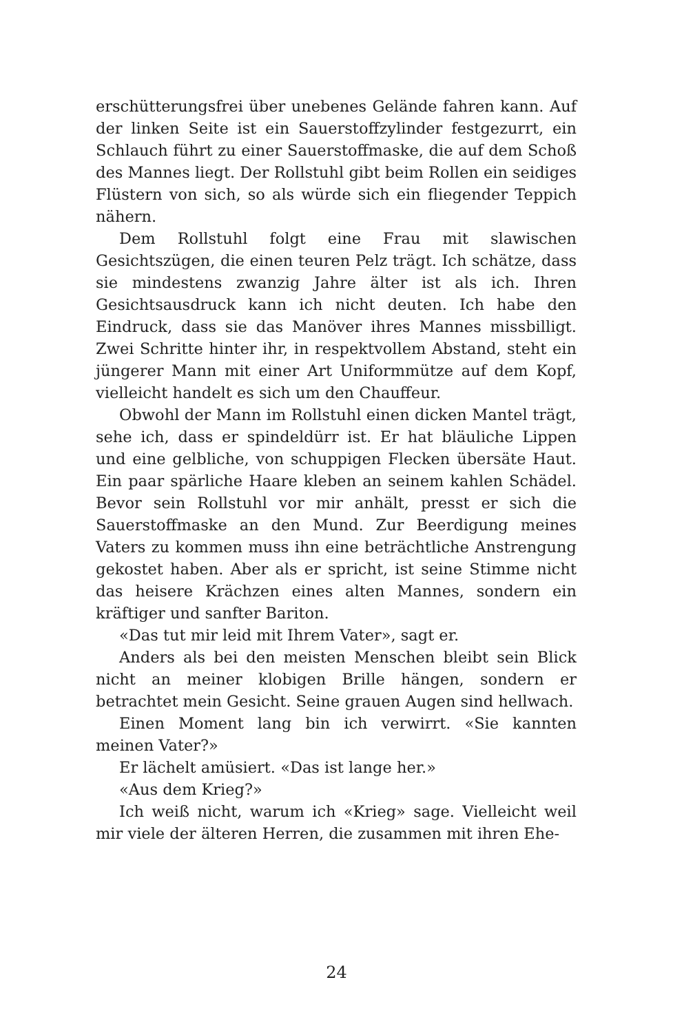erschütterungsfrei über unebenes Gelände fahren kann. Auf der linken Seite ist ein Sauerstoffzylinder festgezurrt, ein Schlauch führt zu einer Sauerstoffmaske, die auf dem Schoß des Mannes liegt. Der Rollstuhl gibt beim Rollen ein seidiges Flüstern von sich, so als würde sich ein fliegender Teppich nähern.
Dem Rollstuhl folgt eine Frau mit slawischen Gesichtszügen, die einen teuren Pelz trägt. Ich schätze, dass sie mindestens zwanzig Jahre älter ist als ich. Ihren Gesichtsausdruck kann ich nicht deuten. Ich habe den Eindruck, dass sie das Manöver ihres Mannes missbilligt. Zwei Schritte hinter ihr, in respektvollem Abstand, steht ein jüngerer Mann mit einer Art Uniformmütze auf dem Kopf, vielleicht handelt es sich um den Chauffeur.
Obwohl der Mann im Rollstuhl einen dicken Mantel trägt, sehe ich, dass er spindeldürr ist. Er hat bläuliche Lippen und eine gelbliche, von schuppigen Flecken übersäte Haut. Ein paar spärliche Haare kleben an seinem kahlen Schädel. Bevor sein Rollstuhl vor mir anhält, presst er sich die Sauerstoffmaske an den Mund. Zur Beerdigung meines Vaters zu kommen muss ihn eine beträchtliche Anstrengung gekostet haben. Aber als er spricht, ist seine Stimme nicht das heisere Krächzen eines alten Mannes, sondern ein kräftiger und sanfter Bariton.
«Das tut mir leid mit Ihrem Vater», sagt er.
Anders als bei den meisten Menschen bleibt sein Blick nicht an meiner klobigen Brille hängen, sondern er betrachtet mein Gesicht. Seine grauen Augen sind hellwach.
Einen Moment lang bin ich verwirrt. «Sie kannten meinen Vater?»
Er lächelt amüsiert. «Das ist lange her.»
«Aus dem Krieg?»
Ich weiß nicht, warum ich «Krieg» sage. Vielleicht weil mir viele der älteren Herren, die zusammen mit ihren Ehe-
24